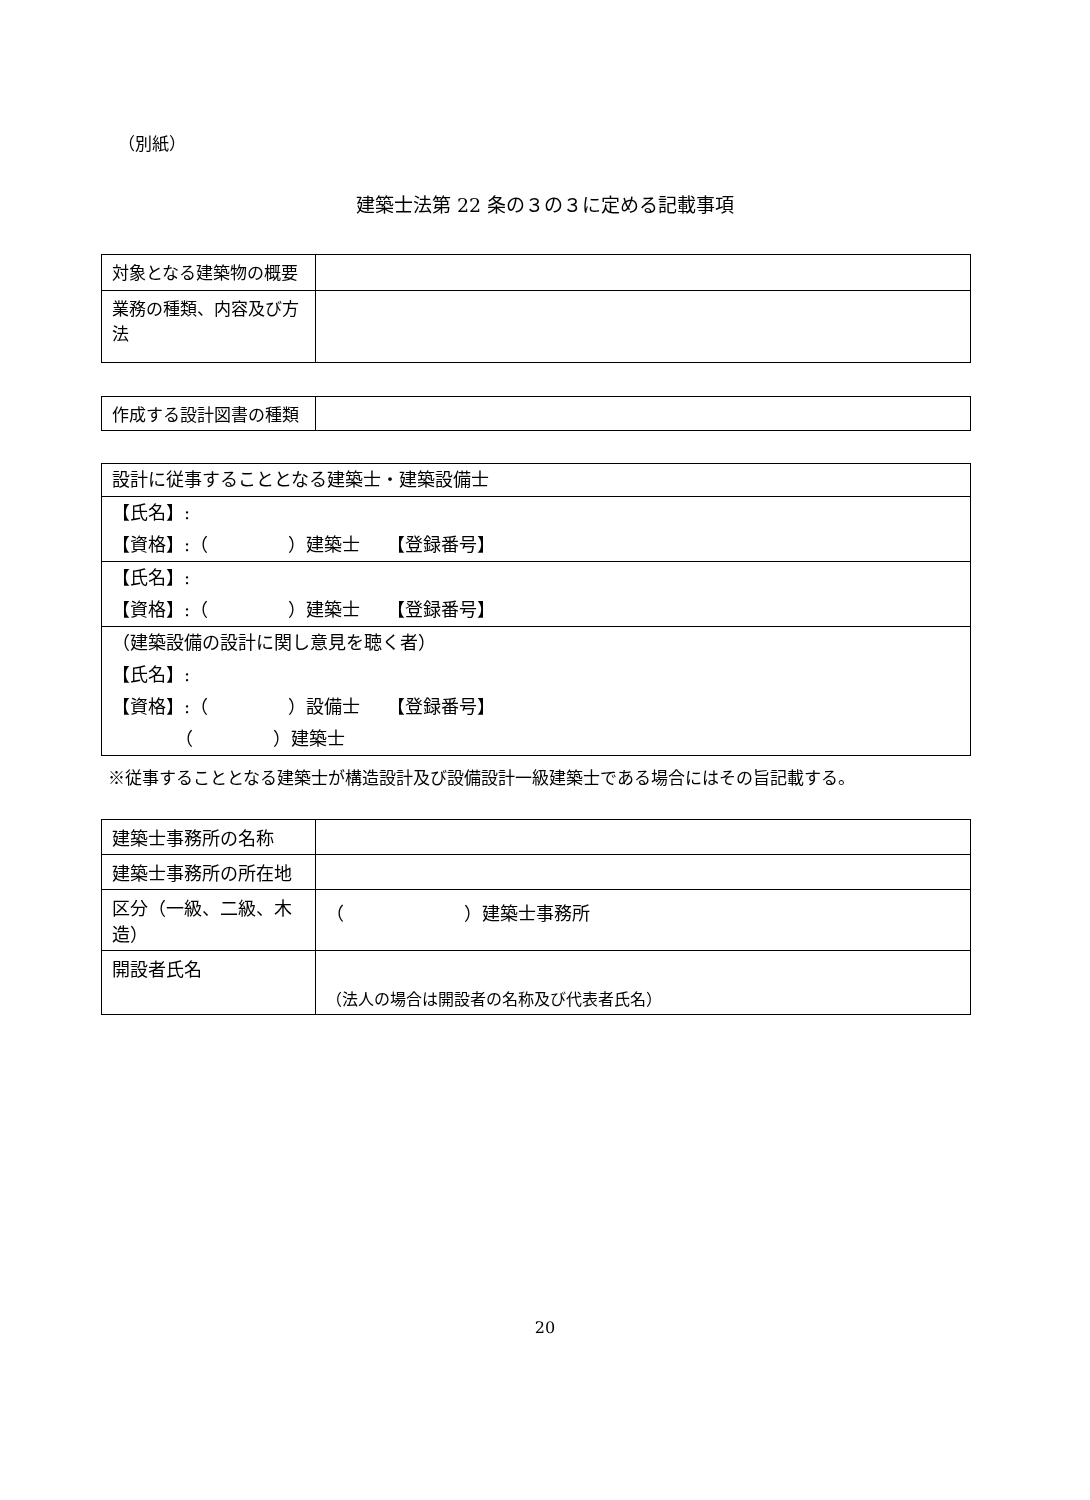（別紙）
建築士法第 22 条の３の３に定める記載事項
| 対象となる建築物の概要 | |
| 業務の種類、内容及び方法 | |
| 作成する設計図書の種類 | |
| 設計に従事することとなる建築士・建築設備士 |
| 【氏名】: 【資格】:（ ）建築士 【登録番号】 |
| 【氏名】: 【資格】:（ ）建築士 【登録番号】 |
| （建築設備の設計に関し意見を聴く者） 【氏名】: 【資格】:（ ）設備士 【登録番号】 （ ）建築士 |
※従事することとなる建築士が構造設計及び設備設計一級建築士である場合にはその旨記載する。
| 建築士事務所の名称 | |
| 建築士事務所の所在地 | |
| 区分（一級、二級、木造） | （ ）建築士事務所 |
| 開設者氏名 | （法人の場合は開設者の名称及び代表者氏名） |
20